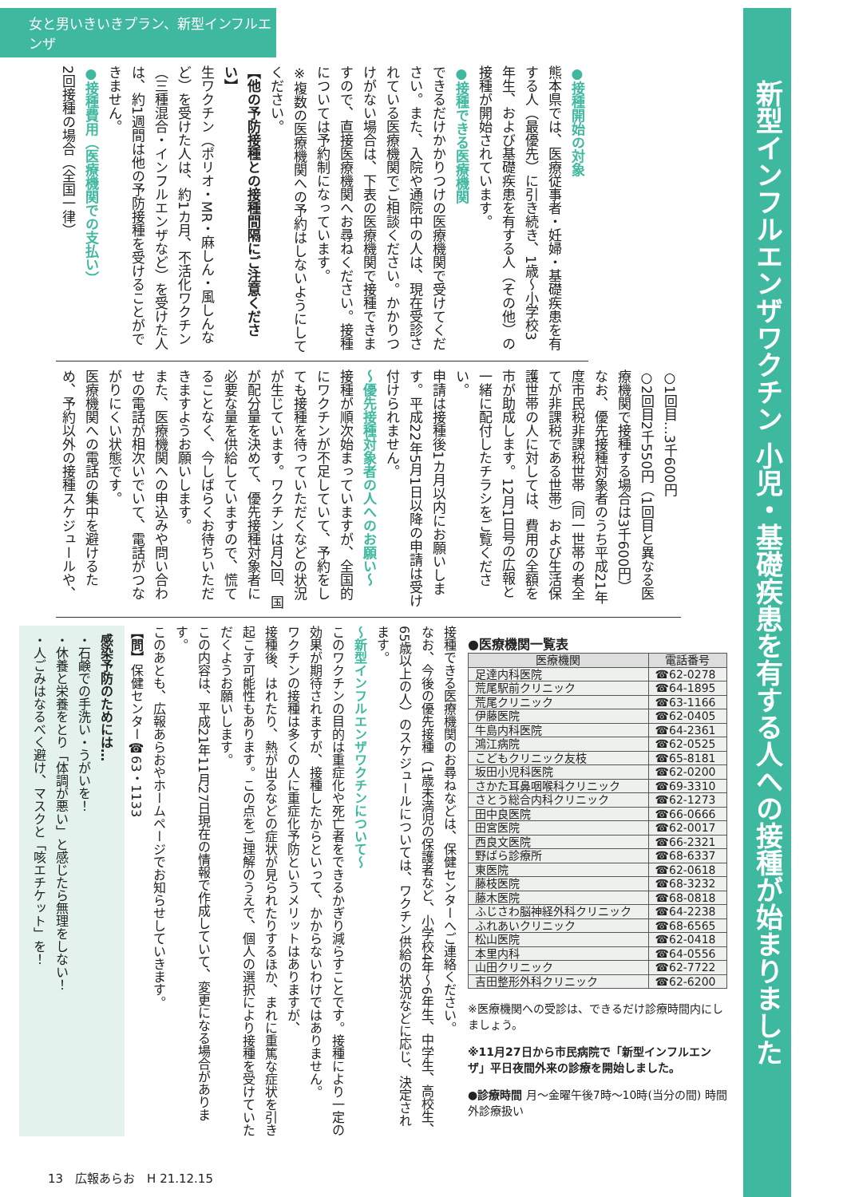女と男いきいきプラン、新型インフルエンザ
新型インフルエンザワクチン 小児・基礎疾患を有する人への接種が始まりました
●接種開始の対象
熊本県では、医療従事者・妊婦・基礎疾患を有する人（最優先）に引き続き、1歳～小学校3年生、および基礎疾患を有する人（その他）の接種が開始されています。
●接種できる医療機関
できるだけかかりつけの医療機関で受けてください。また、入院や通院中の人は、現在受診されている医療機関でご相談ください。かかりつけがない場合は、下表の医療機関で接種できますので、直接医療機関へお尋ねください。接種については予約制になっています。
※複数の医療機関への予約はしないようにしてください。
【他の予防接種との接種間隔にご注意ください】
生ワクチン（ポリオ・MR・麻しん・風しんなど）を受けた人は、約1カ月、不活化ワクチン（三種混合・インフルエンザなど）を受けた人は、約1週間は他の予防接種を受けることができません。
●接種費用（医療機関での支払い）
2回接種の場合（全国一律）
○1回目…3千600円
○2回目2千550円（1回目と異なる医療機関で接種する場合は3千600円）
なお、優先接種対象者のうち平成21年度市民税非課税世帯（同一世帯の者全てが非課税である世帯）および生活保護世帯の人に対しては、費用の全額を市が助成します。12月1日号の広報と一緒に配付したチラシをご覧ください。
申請は接種後1カ月以内にお願いします。平成22年5月1日以降の申請は受け付けられません。
～優先接種対象者の人へのお願い～
接種が順次始まっていますが、全国的にワクチンが不足していて、予約をしても接種を待っていただくなどの状況が生じています。ワクチンは月2回、国が配分量を決めて、優先接種対象者に必要な量を供給していますので、慌てることなく、今しばらくお待ちいただきますようお願いします。
また、医療機関への申込みや問い合わせの電話が相次いでいて、電話がつながりにくい状態です。
医療機関への電話の集中を避けるため、予約以外の接種スケジュールや、
●医療機関一覧表
| 医療機関 | 電話番号 |
| --- | --- |
| 足達内科医院 | ☎62-0278 |
| 荒尾駅前クリニック | ☎64-1895 |
| 荒尾クリニック | ☎63-1166 |
| 伊藤医院 | ☎62-0405 |
| 牛島内科医院 | ☎64-2361 |
| 鴻江病院 | ☎62-0525 |
| こどもクリニック友枝 | ☎65-8181 |
| 坂田小児科医院 | ☎62-0200 |
| さかた耳鼻咽喉科クリニック | ☎69-3310 |
| さとう総合内科クリニック | ☎62-1273 |
| 田中良医院 | ☎66-0666 |
| 田宮医院 | ☎62-0017 |
| 西良文医院 | ☎66-2321 |
| 野ばら診療所 | ☎68-6337 |
| 東医院 | ☎62-0618 |
| 藤枝医院 | ☎68-3232 |
| 藤木医院 | ☎68-0818 |
| ふじさわ脳神経外科クリニック | ☎64-2238 |
| ふれあいクリニック | ☎68-6565 |
| 松山医院 | ☎62-0418 |
| 本里内科 | ☎64-0556 |
| 山田クリニック | ☎62-7722 |
| 吉田整形外科クリニック | ☎62-6200 |
※医療機関への受診は、できるだけ診療時間内にしましょう。
※11月27日から市民病院で「新型インフルエンザ」平日夜間外来の診療を開始しました。
●診療時間 月～金曜午後7時～10時(当分の間) 時間外診療扱い
接種できる医療機関のお尋ねなどは、保健センターへご連絡ください。
なお、今後の優先接種（1歳未満児の保護者など、小学校4年～6年生、中学生、高校生、65歳以上の人）のスケジュールについては、ワクチン供給の状況などに応じ、決定されます。
～新型インフルエンザワクチンについて～
このワクチンの目的は重症化や死亡者をできるかぎり減らすことです。接種により一定の効果が期待されますが、接種したからといって、かからないわけではありません。
ワクチンの接種は多くの人に重症化予防というメリットはありますが、
接種後、はれたり、熱が出るなどの症状が見られたりするほか、まれに重篤な症状を引き起こす可能性もあります。この点をご理解のうえで、個人の選択により接種を受けていただくようお願いします。
この内容は、平成21年11月27日現在の情報で作成していて、変更になる場合があります。
このあとも、広報あらおやホームページでお知らせしていきます。
【問】保健センター☎63・1133
感染予防のためには…
・石鹸での手洗い・うがいを！
・休養と栄養をとり「体調が悪い」と感じたら無理をしない！
・人ごみはなるべく避け、マスクと「咳エチケット」を！
13　広報あらお　H 21.12.15